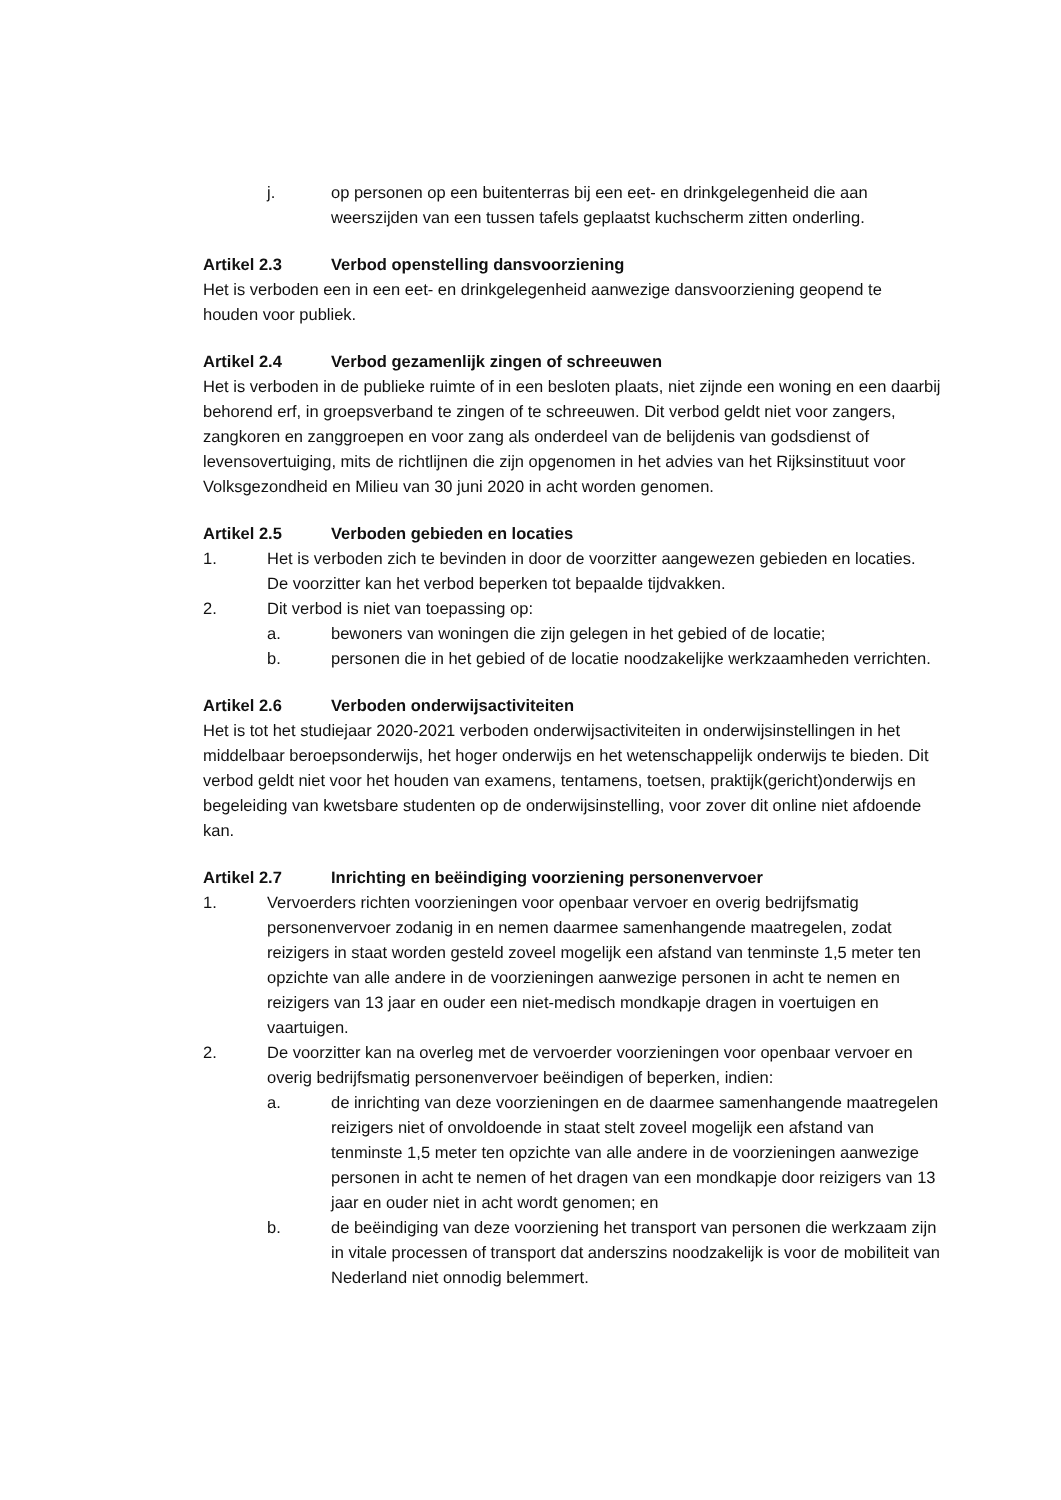j. op personen op een buitenterras bij een eet- en drinkgelegenheid die aan weerszijden van een tussen tafels geplaatst kuchscherm zitten onderling.
Artikel 2.3 Verbod openstelling dansvoorziening
Het is verboden een in een eet- en drinkgelegenheid aanwezige dansvoorziening geopend te houden voor publiek.
Artikel 2.4 Verbod gezamenlijk zingen of schreeuwen
Het is verboden in de publieke ruimte of in een besloten plaats, niet zijnde een woning en een daarbij behorend erf, in groepsverband te zingen of te schreeuwen. Dit verbod geldt niet voor zangers, zangkoren en zanggroepen en voor zang als onderdeel van de belijdenis van godsdienst of levensovertuiging, mits de richtlijnen die zijn opgenomen in het advies van het Rijksinstituut voor Volksgezondheid en Milieu van 30 juni 2020 in acht worden genomen.
Artikel 2.5 Verboden gebieden en locaties
1. Het is verboden zich te bevinden in door de voorzitter aangewezen gebieden en locaties. De voorzitter kan het verbod beperken tot bepaalde tijdvakken.
2. Dit verbod is niet van toepassing op:
a. bewoners van woningen die zijn gelegen in het gebied of de locatie;
b. personen die in het gebied of de locatie noodzakelijke werkzaamheden verrichten.
Artikel 2.6 Verboden onderwijsactiviteiten
Het is tot het studiejaar 2020-2021 verboden onderwijsactiviteiten in onderwijsinstellingen in het middelbaar beroepsonderwijs, het hoger onderwijs en het wetenschappelijk onderwijs te bieden. Dit verbod geldt niet voor het houden van examens, tentamens, toetsen, praktijk(gericht)onderwijs en begeleiding van kwetsbare studenten op de onderwijsinstelling, voor zover dit online niet afdoende kan.
Artikel 2.7 Inrichting en beëindiging voorziening personenvervoer
1. Vervoerders richten voorzieningen voor openbaar vervoer en overig bedrijfsmatig personenvervoer zodanig in en nemen daarmee samenhangende maatregelen, zodat reizigers in staat worden gesteld zoveel mogelijk een afstand van tenminste 1,5 meter ten opzichte van alle andere in de voorzieningen aanwezige personen in acht te nemen en reizigers van 13 jaar en ouder een niet-medisch mondkapje dragen in voertuigen en vaartuigen.
2. De voorzitter kan na overleg met de vervoerder voorzieningen voor openbaar vervoer en overig bedrijfsmatig personenvervoer beëindigen of beperken, indien:
a. de inrichting van deze voorzieningen en de daarmee samenhangende maatregelen reizigers niet of onvoldoende in staat stelt zoveel mogelijk een afstand van tenminste 1,5 meter ten opzichte van alle andere in de voorzieningen aanwezige personen in acht te nemen of het dragen van een mondkapje door reizigers van 13 jaar en ouder niet in acht wordt genomen; en
b. de beëindiging van deze voorziening het transport van personen die werkzaam zijn in vitale processen of transport dat anderszins noodzakelijk is voor de mobiliteit van Nederland niet onnodig belemmert.